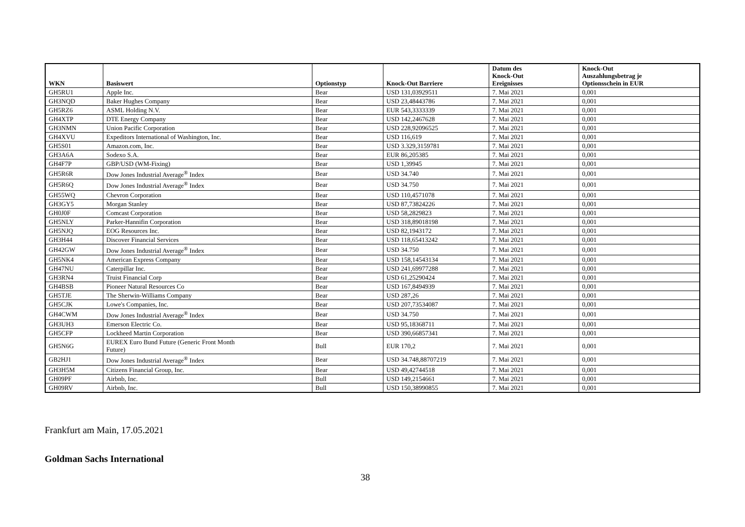| WKN | Basiswert | Optionstyp | Knock-Out Barriere | Datum des Knock-Out Ereignisses | Knock-Out Auszahlungsbetrag je Optionsschein in EUR |
| --- | --- | --- | --- | --- | --- |
| GH5RU1 | Apple Inc. | Bear | USD 131,03929511 | 7. Mai 2021 | 0,001 |
| GH3NQD | Baker Hughes Company | Bear | USD 23,48443786 | 7. Mai 2021 | 0,001 |
| GH5RZ6 | ASML Holding N.V. | Bear | EUR 543,3333339 | 7. Mai 2021 | 0,001 |
| GH4XTP | DTE Energy Company | Bear | USD 142,2467628 | 7. Mai 2021 | 0,001 |
| GH3NMN | Union Pacific Corporation | Bear | USD 228,92096525 | 7. Mai 2021 | 0,001 |
| GH4XVU | Expeditors International of Washington, Inc. | Bear | USD 116,619 | 7. Mai 2021 | 0,001 |
| GH5S01 | Amazon.com, Inc. | Bear | USD 3.329,3159781 | 7. Mai 2021 | 0,001 |
| GH3A6A | Sodexo S.A. | Bear | EUR 86,205385 | 7. Mai 2021 | 0,001 |
| GH4F7P | GBP/USD (WM-Fixing) | Bear | USD 1,39945 | 7. Mai 2021 | 0,001 |
| GH5R6R | Dow Jones Industrial Average<sup>®</sup> Index | Bear | USD 34.740 | 7. Mai 2021 | 0,001 |
| GH5R6Q | Dow Jones Industrial Average<sup>®</sup> Index | Bear | USD 34.750 | 7. Mai 2021 | 0,001 |
| GH55WQ | Chevron Corporation | Bear | USD 110,4571078 | 7. Mai 2021 | 0,001 |
| GH3GY5 | Morgan Stanley | Bear | USD 87,73824226 | 7. Mai 2021 | 0,001 |
| GH0J0F | Comcast Corporation | Bear | USD 58,2829823 | 7. Mai 2021 | 0,001 |
| GH5NLY | Parker-Hannifin Corporation | Bear | USD 318,89018198 | 7. Mai 2021 | 0,001 |
| GH5NJQ | EOG Resources Inc. | Bear | USD 82,1943172 | 7. Mai 2021 | 0,001 |
| GH3H44 | Discover Financial Services | Bear | USD 118,65413242 | 7. Mai 2021 | 0,001 |
| GH42GW | Dow Jones Industrial Average<sup>®</sup> Index | Bear | USD 34.750 | 7. Mai 2021 | 0,001 |
| GH5NK4 | American Express Company | Bear | USD 158,14543134 | 7. Mai 2021 | 0,001 |
| GH47NU | Caterpillar Inc. | Bear | USD 241,69977288 | 7. Mai 2021 | 0,001 |
| GH3RN4 | Truist Financial Corp | Bear | USD 61,25290424 | 7. Mai 2021 | 0,001 |
| GH4BSB | Pioneer Natural Resources Co | Bear | USD 167,8494939 | 7. Mai 2021 | 0,001 |
| GH5TJE | The Sherwin-Williams Company | Bear | USD 287,26 | 7. Mai 2021 | 0,001 |
| GH5CJK | Lowe's Companies, Inc. | Bear | USD 207,73534087 | 7. Mai 2021 | 0,001 |
| GH4CWM | Dow Jones Industrial Average<sup>®</sup> Index | Bear | USD 34.750 | 7. Mai 2021 | 0,001 |
| GH3UH3 | Emerson Electric Co. | Bear | USD 95,18368711 | 7. Mai 2021 | 0,001 |
| GH5CFP | Lockheed Martin Corporation | Bear | USD 390,66857341 | 7. Mai 2021 | 0,001 |
| GH5N6G | EUREX Euro Bund Future (Generic Front Month Future) | Bull | EUR 170,2 | 7. Mai 2021 | 0,001 |
| GB2HJ1 | Dow Jones Industrial Average<sup>®</sup> Index | Bear | USD 34.748,88707219 | 7. Mai 2021 | 0,001 |
| GH3H5M | Citizens Financial Group, Inc. | Bear | USD 49,42744518 | 7. Mai 2021 | 0,001 |
| GH09PF | Airbnb, Inc. | Bull | USD 149,2154661 | 7. Mai 2021 | 0,001 |
| GH09RV | Airbnb, Inc. | Bull | USD 150,38990855 | 7. Mai 2021 | 0,001 |
Frankfurt am Main, 17.05.2021
Goldman Sachs International
38